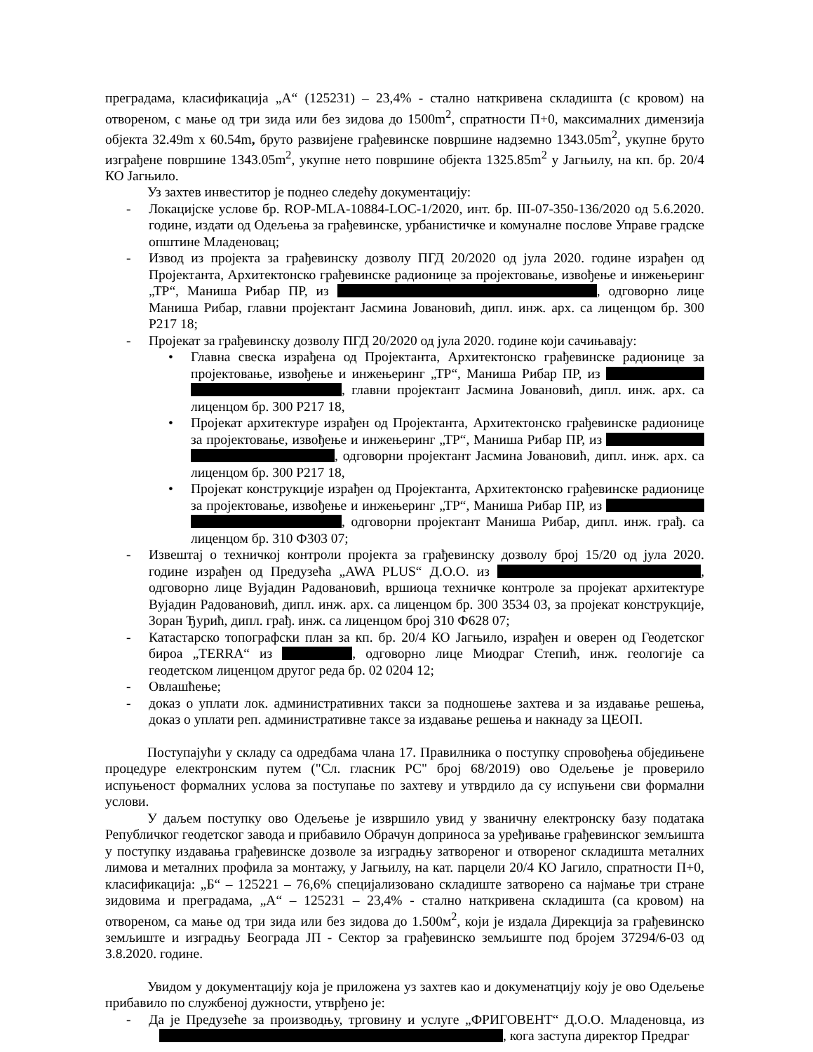преградама, класификација „А“ (125231) – 23,4% - стално наткривена складишта (с кровом) на отвореном, с мање од три зида или без зидова до 1500m<sup>2</sup>, спратности П+0, максималних димензија објекта 32.49m x 60.54m, бруто развијене грађевинске површине надземно 1343.05m<sup>2</sup>, укупне бруто изграђене површине 1343.05m<sup>2</sup>, укупне нето површине објекта 1325.85m<sup>2</sup> у Јагњилу, на кп. бр. 20/4 КО Јагњило.
Уз захтев инвеститор је поднео следећу документацију:
- Локацијске услове бр. ROP-MLA-10884-LOC-1/2020, инт. бр. III-07-350-136/2020 од 5.6.2020. године, издати од Одељења за грађевинске, урбанистичке и комуналне послове Управе градске општине Младеновац;
- Извод из пројекта за грађевинску дозволу ПГД 20/2020 од јула 2020. године израђен од Пројектанта, Архитектонско грађевинске радионице за пројектовање, извођење и инжењеринг „ТР“, Маниша Рибар ПР, из , одговорно лице Маниша Рибар, главни пројектант Јасмина Јовановић, дипл. инж. арх. са лиценцом бр. 300 Р217 18;
- Пројекат за грађевинску дозволу ПГД 20/2020 од јула 2020. године који сачињавају:
• Главна свеска израђена од Пројектанта, Архитектонско грађевинске радионице за пројектовање, извођење и инжењеринг „ТР“, Маниша Рибар ПР, из , главни пројектант Јасмина Јовановић, дипл. инж. арх. са лиценцом бр. 300 Р217 18,
• Пројекат архитектуре израђен од Пројектанта, Архитектонско грађевинске радионице за пројектовање, извођење и инжењеринг „ТР“, Маниша Рибар ПР, из , одговорни пројектант Јасмина Јовановић, дипл. инж. арх. са лиценцом бр. 300 Р217 18,
• Пројекат конструкције израђен од Пројектанта, Архитектонско грађевинске радионице за пројектовање, извођење и инжењеринг „ТР“, Маниша Рибар ПР, из , одговорни пројектант Маниша Рибар, дипл. инж. грађ. са лиценцом бр. 310 Ф303 07;
- Извештај о техничкој контроли пројекта за грађевинску дозволу број 15/20 од јула 2020. године израђен од Предузећа „AWA PLUS“ Д.О.О. из , одговорно лице Вујадин Радовановић, вршиоца техничке контроле за пројекат архитектуре Вујадин Радовановић, дипл. инж. арх. са лиценцом бр. 300 3534 03, за пројекат конструкције, Зоран Ђурић, дипл. грађ. инж. са лиценцом број 310 Ф628 07;
- Катастарско топографски план за кп. бр. 20/4 КО Јагњило, израђен и оверен од Геодетског бироа „TERRA“ из , одговорно лице Миодраг Степић, инж. геологије са геодетском лиценцом другог реда бр. 02 0204 12;
- Овлашћење;
- доказ о уплати лок. административних такси за подношење захтева и за издавање решења, доказ о уплати реп. административне таксе за издавање решења и накнаду за ЦЕОП.
Поступајући у складу са одредбама члана 17. Правилника о поступку спровођења обједињене процедуре електронским путем ("Сл. гласник РС" број 68/2019) ово Одељење је проверило испуњеност формалних услова за поступање по захтеву и утврдило да су испуњени сви формални услови.
У даљем поступку ово Одељење је извршило увид у званичну електронску базу података Републичког геодетског завода и прибавило Обрачун доприноса за уређивање грађевинског земљишта у поступку издавања грађевинске дозволе за изградњу затвореног и отвореног складишта металних лимова и металних профила за монтажу, у Јагњилу, на кат. парцели 20/4 КО Јагило, спратности П+0, класификација: „Б“ – 125221 – 76,6% специјализовано складиште затворено са најмање три стране зидовима и преградама, „А“ – 125231 – 23,4% - стално наткривена складишта (са кровом) на отвореном, са мање од три зида или без зидова до 1.500м<sup>2</sup>, који је издала Дирекција за грађевинско земљиште и изградњу Београда ЈП - Сектор за грађевинско земљиште под бројем 37294/6-03 од 3.8.2020. године.
Увидом у документацију која је приложена уз захтев као и докуменатцију коју је ово Одељење прибавило по службеној дужности, утврђено је:
- Да је Предузеће за производњу, трговину и услуге „ФРИГОВЕНТ“ Д.О.О. Младеновца, из , кога заступа директор Предраг